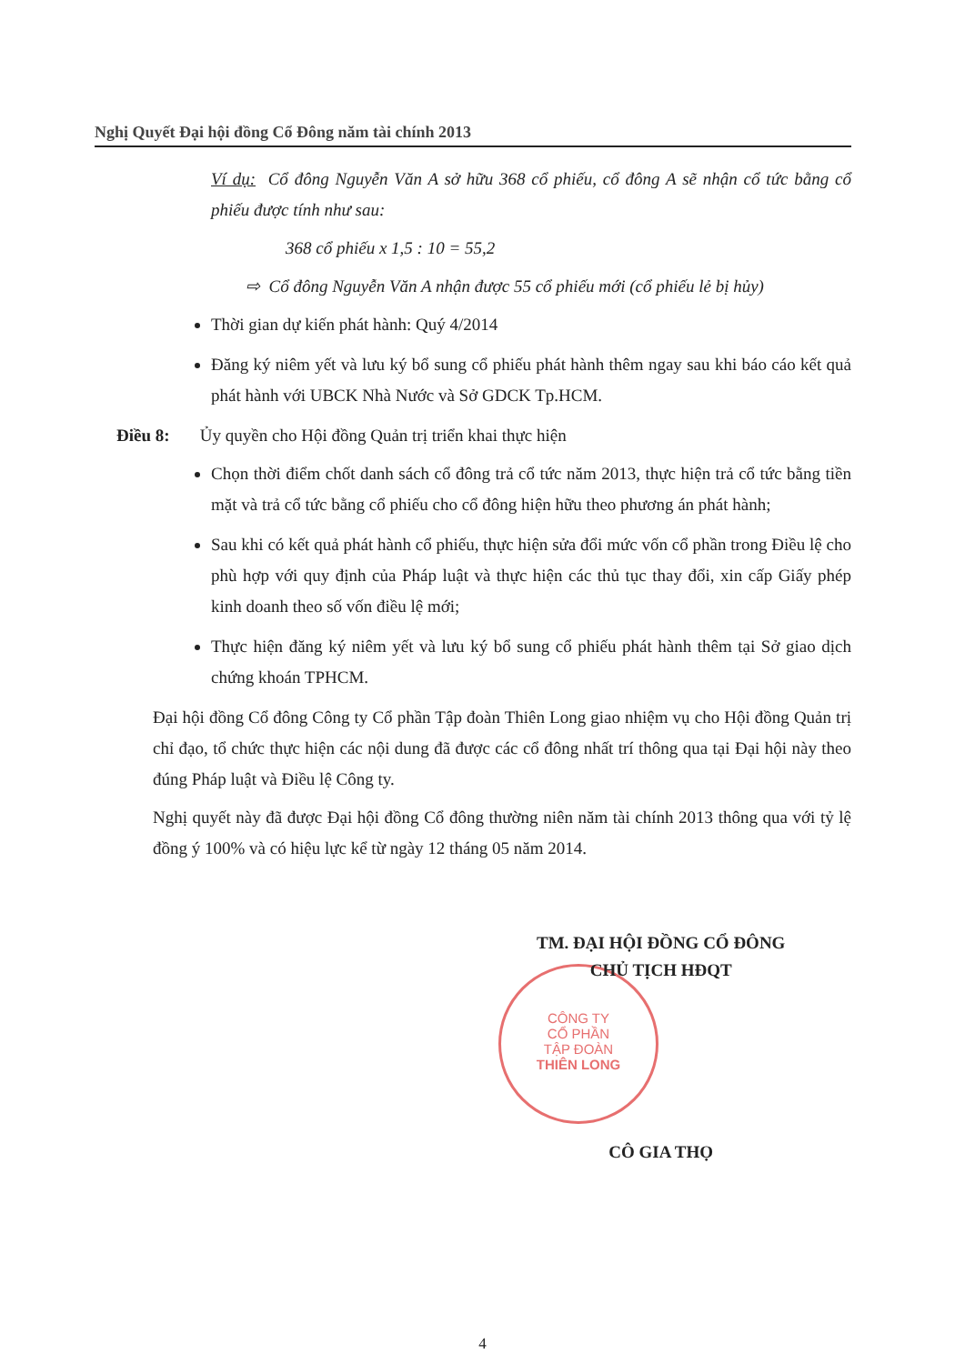Nghị Quyết Đại hội đồng Cổ Đông năm tài chính 2013
Ví dụ: Cổ đông Nguyễn Văn A sở hữu 368 cổ phiếu, cổ đông A sẽ nhận cổ tức bằng cổ phiếu được tính như sau:
368 cổ phiếu x 1,5 : 10 = 55,2
⇨ Cổ đông Nguyễn Văn A nhận được 55 cổ phiếu mới (cổ phiếu lẻ bị hủy)
Thời gian dự kiến phát hành: Quý 4/2014
Đăng ký niêm yết và lưu ký bổ sung cổ phiếu phát hành thêm ngay sau khi báo cáo kết quả phát hành với UBCK Nhà Nước và Sở GDCK Tp.HCM.
Điều 8: Ủy quyền cho Hội đồng Quản trị triển khai thực hiện
Chọn thời điểm chốt danh sách cổ đông trả cổ tức năm 2013, thực hiện trả cổ tức bằng tiền mặt và trả cổ tức bằng cổ phiếu cho cổ đông hiện hữu theo phương án phát hành;
Sau khi có kết quả phát hành cổ phiếu, thực hiện sửa đổi mức vốn cổ phần trong Điều lệ cho phù hợp với quy định của Pháp luật và thực hiện các thủ tục thay đổi, xin cấp Giấy phép kinh doanh theo số vốn điều lệ mới;
Thực hiện đăng ký niêm yết và lưu ký bổ sung cổ phiếu phát hành thêm tại Sở giao dịch chứng khoán TPHCM.
Đại hội đồng Cổ đông Công ty Cổ phần Tập đoàn Thiên Long giao nhiệm vụ cho Hội đồng Quản trị chỉ đạo, tổ chức thực hiện các nội dung đã được các cổ đông nhất trí thông qua tại Đại hội này theo đúng Pháp luật và Điều lệ Công ty.
Nghị quyết này đã được Đại hội đồng Cổ đông thường niên năm tài chính 2013 thông qua với tỷ lệ đồng ý 100% và có hiệu lực kể từ ngày 12 tháng 05 năm 2014.
CÔNG TY
CỔ PHẦN
TẬP ĐOÀN
THIÊN LONG
TM. ĐẠI HỘI ĐỒNG CỔ ĐÔNG
CHỦ TỊCH HĐQT
CÔ GIA THỌ
4